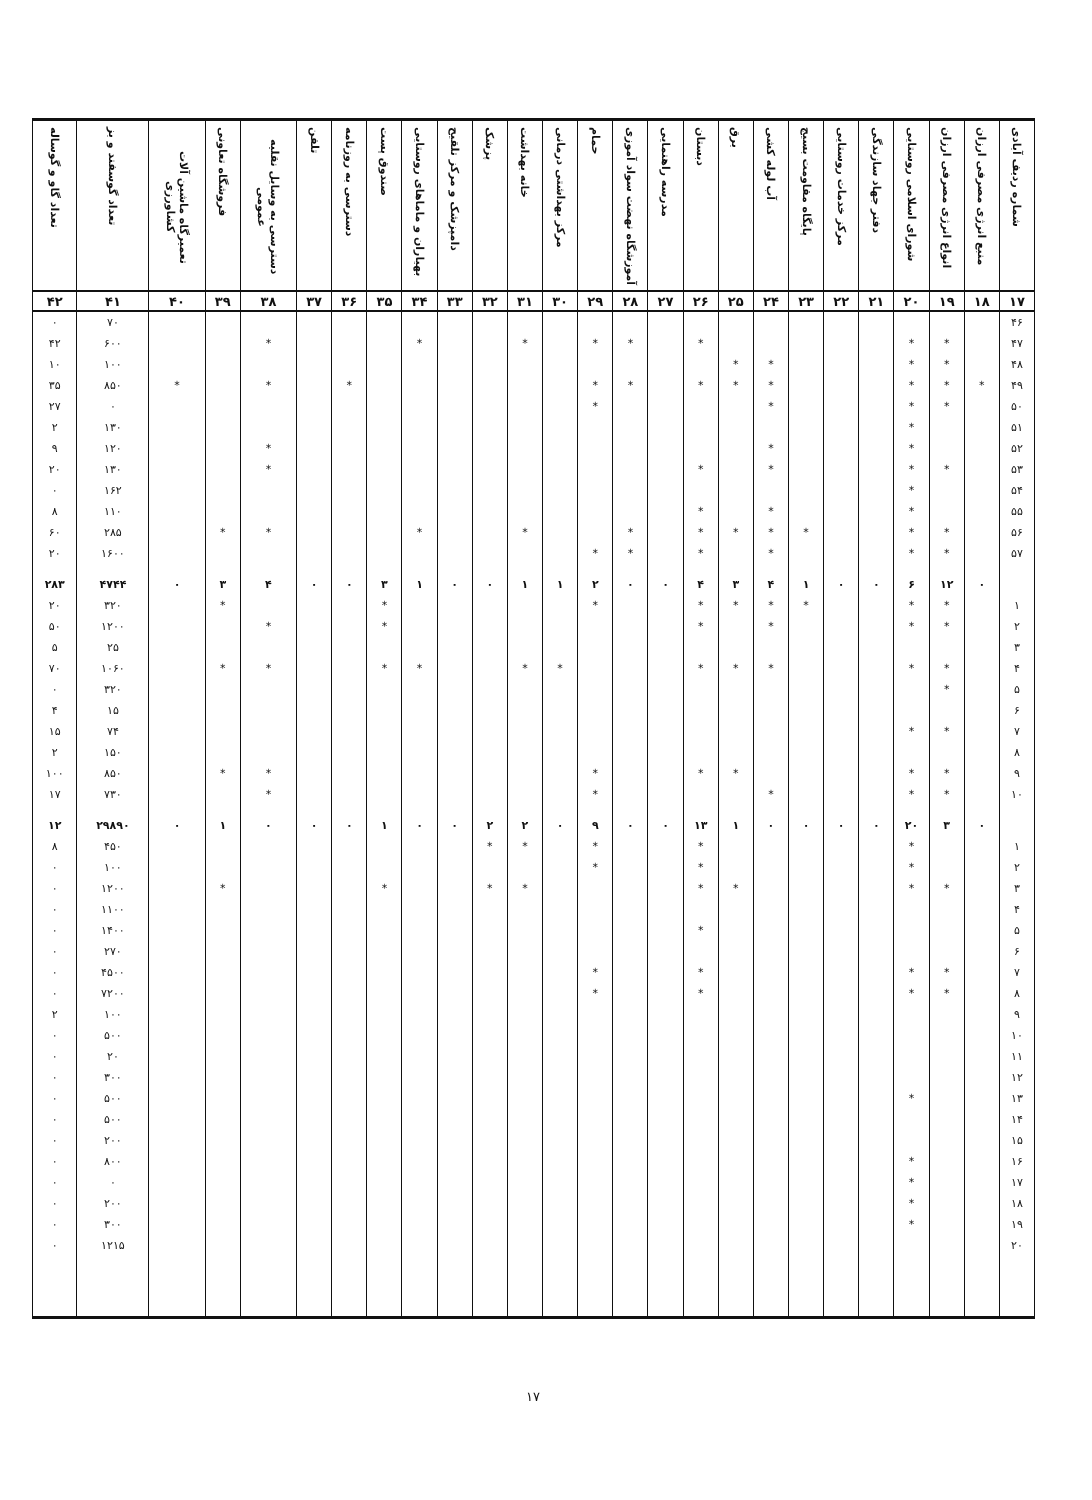| شماره ردیف آبادی | منبع انرژی مصرفی ارزان | انواع انرژی مصرفی ارزان | شورای اسلامی روستایی | دفتر جهاد سازندگی | مرکز خدمات روستایی | پایگاه مقاومت بسیج | آب لوله کشی | برق | دبستان | مدرسه راهنمایی | آموزشگاه نهضت سواد آموزی | حمام | مرکز بهداشتی درمانی | خانه بهداشت | پزشک | دامپزشک و مرکز تلقیح | بهیاران و ماماهای روستایی | صندوق پست | دسترسی به روزنامه | تلفن | دسترسی به وسایل نقلیه عمومی | فروشگاه تعاونی | تعمیرگاه ماشین آلات کشاورزی | تعداد گوسفند و بز | تعداد گاو و گوساله |
| --- | --- | --- | --- | --- | --- | --- | --- | --- | --- | --- | --- | --- | --- | --- | --- | --- | --- | --- | --- | --- | --- | --- | --- | --- | --- |
| ۱۷ | ۱۸ | ۱۹ | ۲۰ | ۲۱ | ۲۲ | ۲۳ | ۲۴ | ۲۵ | ۲۶ | ۲۷ | ۲۸ | ۲۹ | ۳۰ | ۳۱ | ۳۲ | ۳۳ | ۳۴ | ۳۵ | ۳۶ | ۳۷ | ۳۸ | ۳۹ | ۴۰ | ۴۱ | ۴۲ |
| ۴۶ | | | | | | | | | | | | | | | | | | | | | | | | ۷۰ | ۰ |
| ۴۷ | | * | * | | | | | | * | | * | * | | * | | | * | | | | * | | | ۶۰۰ | ۴۲ |
| ۴۸ | | * | * | | | | * | * | | | | | | | | | | | | | | | | ۱۰۰ | ۱۰ |
| ۴۹ | * | * | * | | | | * | * | * | | * | * | | | | | | | * | | * | | * | ۸۵۰ | ۳۵ |
| ۵۰ | | * | * | | | | * | | | | | * | | | | | | | | | | | | ۰ | ۲۷ |
| ۵۱ | | | * | | | | | | | | | | | | | | | | | | | | | ۱۳۰ | ۲ |
| ۵۲ | | | * | | | | * | | | | | | | | | | | | | | * | | | ۱۲۰ | ۹ |
| ۵۳ | | * | * | | | | * | | * | | | | | | | | | | | | * | | | ۱۳۰ | ۲۰ |
| ۵۴ | | | * | | | | | | | | | | | | | | | | | | | | | ۱۶۲ | ۰ |
| ۵۵ | | | * | | | | * | | * | | | | | | | | | | | | | | | ۱۱۰ | ۸ |
| ۵۶ | | * | * | | | * | * | * | * | | * | | | * | | | * | | | | * | * | | ۲۸۵ | ۶۰ |
| ۵۷ | | * | * | | | | * | | * | | * | * | | | | | | | | | | | | ۱۶۰۰ | ۲۰ |
| | ۰ | ۱۲ | ۶ | ۰ | ۰ | ۱ | ۴ | ۳ | ۴ | ۰ | ۰ | ۲ | ۱ | ۱ | ۰ | ۰ | ۱ | ۳ | ۰ | ۰ | ۴ | ۳ | ۰ | ۴۷۴۴ | ۲۸۳ |
| ۱ | | * | * | | | * | * | * | * | | | * | | | | | | * | | | | * | | ۳۲۰ | ۲۰ |
| ۲ | | * | * | | | | * | | * | | | | | | | | | * | | | * | | | ۱۲۰۰ | ۵۰ |
| ۳ | | | | | | | | | | | | | | | | | | | | | | | | ۲۵ | ۵ |
| ۴ | | * | * | | | | * | * | * | | | | * | * | | | * | * | | | * | * | | ۱۰۶۰ | ۷۰ |
| ۵ | | * | | | | | | | | | | | | | | | | | | | | | | ۳۲۰ | ۰ |
| ۶ | | | | | | | | | | | | | | | | | | | | | | | | ۱۵ | ۴ |
| ۷ | | * | * | | | | | | | | | | | | | | | | | | | | | ۷۴ | ۱۵ |
| ۸ | | | | | | | | | | | | | | | | | | | | | | | | ۱۵۰ | ۲ |
| ۹ | | * | * | | | | | * | * | | | * | | | | | | | | | * | * | | ۸۵۰ | ۱۰۰ |
| ۱۰ | | * | * | | | | * | | | | | * | | | | | | | | | * | | | ۷۳۰ | ۱۷ |
| | ۰ | ۳ | ۲۰ | ۰ | ۰ | ۰ | ۰ | ۱ | ۱۳ | ۰ | ۰ | ۹ | ۰ | ۲ | ۲ | ۰ | ۰ | ۱ | ۰ | ۰ | ۰ | ۱ | ۰ | ۲۹۸۹۰ | ۱۲ |
| ۱ | | | * | | | | | | * | | | * | | * | * | | | | | | | | | ۴۵۰ | ۸ |
| ۲ | | | * | | | | | | * | | | * | | | | | | | | | | | | ۱۰۰ | ۰ |
| ۳ | | * | * | | | | | * | * | | | | | * | * | | | * | | | | * | | ۱۲۰۰ | ۰ |
| ۴ | | | | | | | | | | | | | | | | | | | | | | | | ۱۱۰۰ | ۰ |
| ۵ | | | | | | | | | * | | | | | | | | | | | | | | | ۱۴۰۰ | ۰ |
| ۶ | | | | | | | | | | | | | | | | | | | | | | | | ۲۷۰ | ۰ |
| ۷ | | * | * | | | | | | * | | | * | | | | | | | | | | | | ۴۵۰۰ | ۰ |
| ۸ | | * | * | | | | | | * | | | * | | | | | | | | | | | | ۷۲۰۰ | ۰ |
| ۹ | | | | | | | | | | | | | | | | | | | | | | | | ۱۰۰ | ۲ |
| ۱۰ | | | | | | | | | | | | | | | | | | | | | | | | ۵۰۰ | ۰ |
| ۱۱ | | | | | | | | | | | | | | | | | | | | | | | | ۲۰ | ۰ |
| ۱۲ | | | | | | | | | | | | | | | | | | | | | | | | ۳۰۰ | ۰ |
| ۱۳ | | | * | | | | | | | | | | | | | | | | | | | | | ۵۰۰ | ۰ |
| ۱۴ | | | | | | | | | | | | | | | | | | | | | | | | ۵۰۰ | ۰ |
| ۱۵ | | | | | | | | | | | | | | | | | | | | | | | | ۲۰۰ | ۰ |
| ۱۶ | | | * | | | | | | | | | | | | | | | | | | | | | ۸۰۰ | ۰ |
| ۱۷ | | | * | | | | | | | | | | | | | | | | | | | | | ۰ | ۰ |
| ۱۸ | | | * | | | | | | | | | | | | | | | | | | | | | ۲۰۰ | ۰ |
| ۱۹ | | | * | | | | | | | | | | | | | | | | | | | | | ۳۰۰ | ۰ |
| ۲۰ | | | | | | | | | | | | | | | | | | | | | | | | ۱۲۱۵ | ۰ |
۱۷